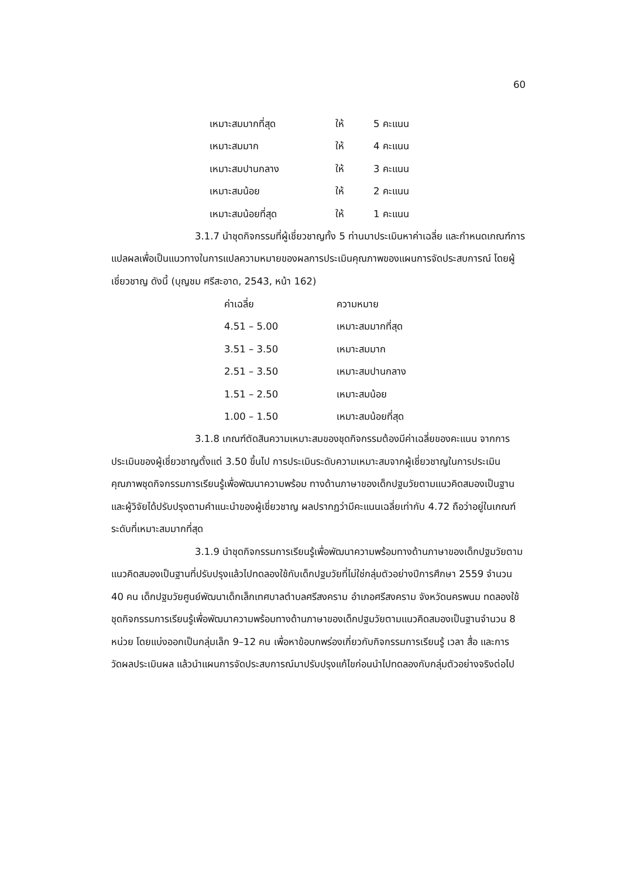60
| เหมาะสมมากที่สุด | ให้ | 5 คะแนน |
| เหมาะสมมาก | ให้ | 4 คะแนน |
| เหมาะสมปานกลาง | ให้ | 3 คะแนน |
| เหมาะสมน้อย | ให้ | 2 คะแนน |
| เหมาะสมน้อยที่สุด | ให้ | 1 คะแนน |
3.1.7 นำชุดกิจกรรมที่ผู้เชี่ยวชาญทั้ง 5 ท่านมาประเมินหาค่าเฉลี่ย และกำหนดเกณฑ์การแปลผลเพื่อเป็นแนวทางในการแปลความหมายของผลการประเมินคุณภาพของแผนการจัดประสบการณ์ โดยผู้เชี่ยวชาญ ดังนี้ (บุญชม ศรีสะอาด, 2543, หน้า 162)
| ค่าเฉลี่ย | ความหมาย |
| 4.51 – 5.00 | เหมาะสมมากที่สุด |
| 3.51 – 3.50 | เหมาะสมมาก |
| 2.51 – 3.50 | เหมาะสมปานกลาง |
| 1.51 – 2.50 | เหมาะสมน้อย |
| 1.00 – 1.50 | เหมาะสมน้อยที่สุด |
3.1.8 เกณฑ์ตัดสินความเหมาะสมของชุดกิจกรรมต้องมีค่าเฉลี่ยของคะแนน จากการประเมินของผู้เชี่ยวชาญตั้งแต่ 3.50 ขึ้นไป การประเมินระดับความเหมาะสมจากผู้เชี่ยวชาญในการประเมินคุณภาพชุดกิจกรรมการเรียนรู้เพื่อพัฒนาความพร้อม ทางด้านภาษาของเด็กปฐมวัยตามแนวคิดสมองเป็นฐานและผู้วิจัยได้ปรับปรุงตามคำแนะนำของผู้เชี่ยวชาญ ผลปรากฏว่ามีคะแนนเฉลี่ยเท่ากับ 4.72 ถือว่าอยู่ในเกณฑ์ระดับที่เหมาะสมมากที่สุด
3.1.9 นำชุดกิจกรรมการเรียนรู้เพื่อพัฒนาความพร้อมทางด้านภาษาของเด็กปฐมวัยตามแนวคิดสมองเป็นฐานที่ปรับปรุงแล้วไปทดลองใช้กับเด็กปฐมวัยที่ไม่ใช่กลุ่มตัวอย่างปีการศึกษา 2559 จำนวน 40 คน เด็กปฐมวัยศูนย์พัฒนาเด็กเล็กเทศบาลตำบลศรีสงคราม อำเภอศรีสงคราม จังหวัดนครพนม ทดลองใช้ชุดกิจกรรมการเรียนรู้เพื่อพัฒนาความพร้อมทางด้านภาษาของเด็กปฐมวัยตามแนวคิดสมองเป็นฐานจำนวน 8 หน่วย โดยแบ่งออกเป็นกลุ่มเล็ก 9–12 คน เพื่อหาข้อบกพร่องเกี่ยวกับกิจกรรมการเรียนรู้ เวลา สื่อ และการวัดผลประเมินผล แล้วนำแผนการจัดประสบการณ์มาปรับปรุงแก้ไขก่อนนำไปทดลองกับกลุ่มตัวอย่างจริงต่อไป